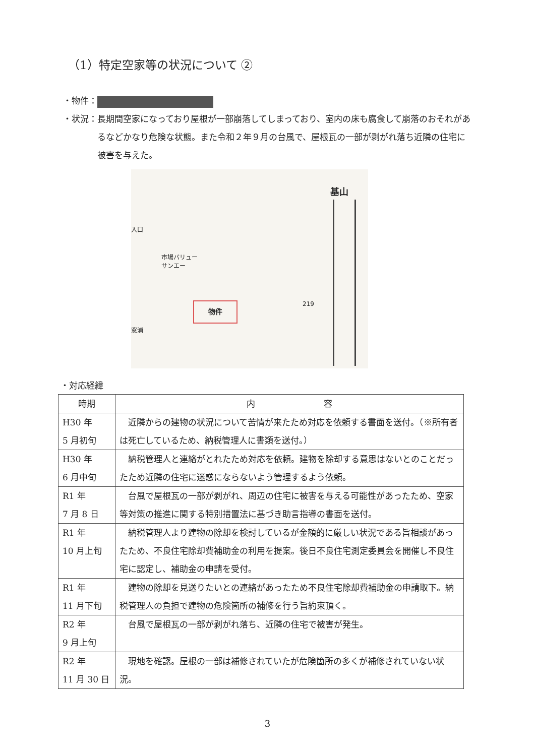（1）特定空家等の状況について ②
・物件：
・状況： 長期間空家になっており屋根が一部崩落してしまっており、室内の床も腐食して崩落のおそれがあるなどかなり危険な状態。また令和２年９月の台風で、屋根瓦の一部が剥がれ落ち近隣の住宅に被害を与えた。
入口
市場バリュー
サンエー
基山
219
窓浦
物件
・対応経緯
| 時期 | 内 容 |
| --- | --- |
| H30 年 5 月初旬 | 近隣からの建物の状況について苦情が来たため対応を依頼する書面を送付。（※所有者は死亡しているため、納税管理人に書類を送付。） |
| H30 年 6 月中旬 | 納税管理人と連絡がとれたため対応を依頼。建物を除却する意思はないとのことだったため近隣の住宅に迷惑にならないよう管理するよう依頼。 |
| R1 年 7 月 8 日 | 台風で屋根瓦の一部が剥がれ、周辺の住宅に被害を与える可能性があったため、空家等対策の推進に関する特別措置法に基づき助言指導の書面を送付。 |
| R1 年 10 月上旬 | 納税管理人より建物の除却を検討しているが金額的に厳しい状況である旨相談があったため、不良住宅除却費補助金の利用を提案。後日不良住宅測定委員会を開催し不良住宅に認定し、補助金の申請を受付。 |
| R1 年 11 月下旬 | 建物の除却を見送りたいとの連絡があったため不良住宅除却費補助金の申請取下。納税管理人の負担で建物の危険箇所の補修を行う旨約束頂く。 |
| R2 年 9 月上旬 | 台風で屋根瓦の一部が剥がれ落ち、近隣の住宅で被害が発生。 |
| R2 年 11 月 30 日 | 現地を確認。屋根の一部は補修されていたが危険箇所の多くが補修されていない状況。 |
3